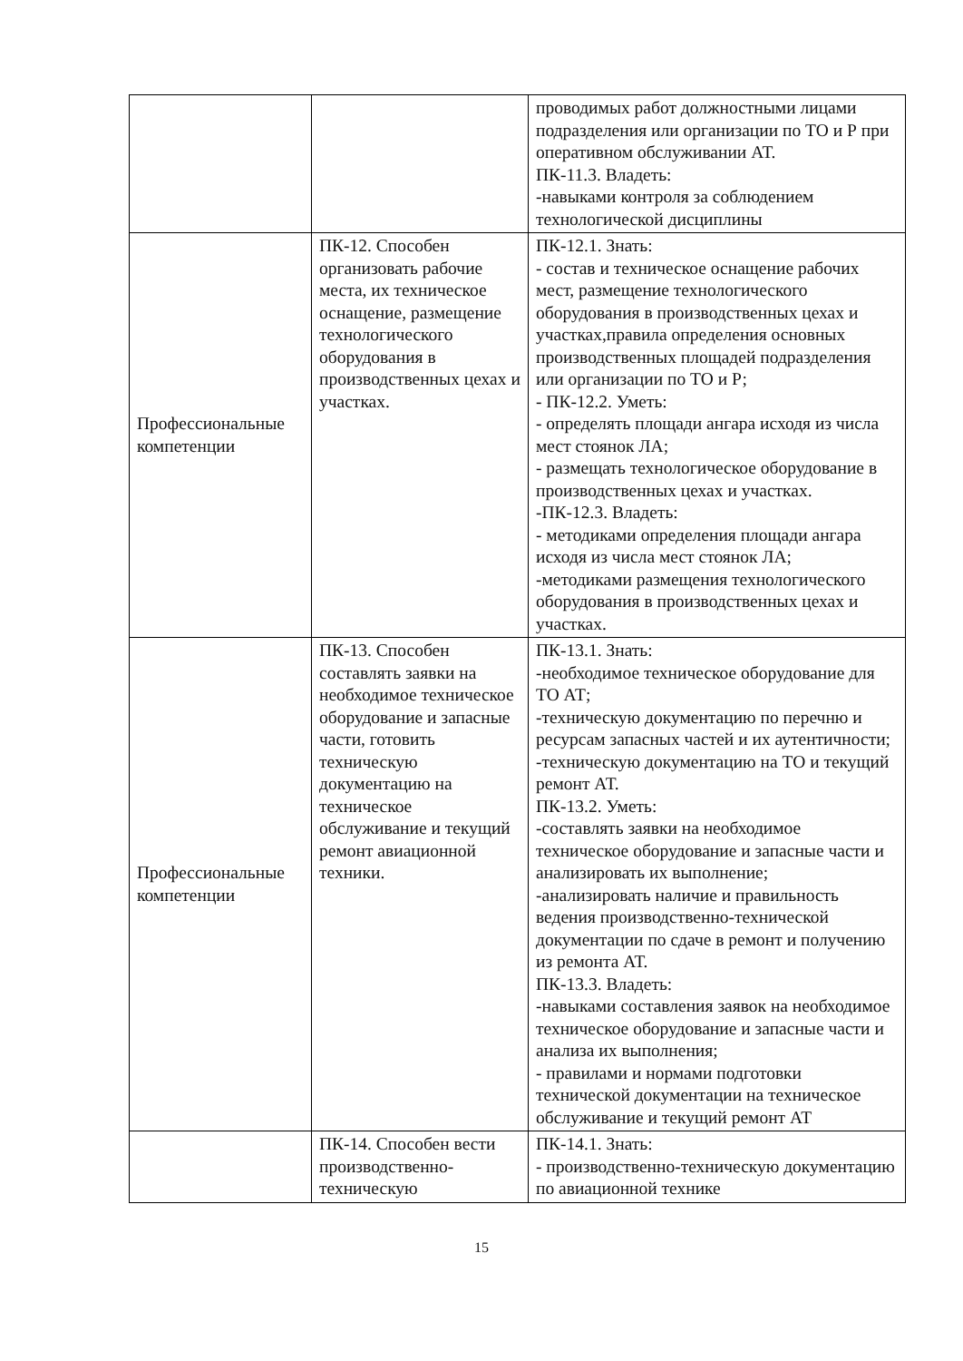| | | проводимых работ должностными лицами подразделения или организации по ТО и Р при оперативном обслуживании АТ. ПК-11.3. Владеть: -навыками контроля за соблюдением технологической дисциплины |
| Профессиональные компетенции | ПК-12. Способен организовать рабочие места, их техническое оснащение, размещение технологического оборудования в производственных цехах и участках. | ПК-12.1. Знать: - состав и техническое оснащение рабочих мест, размещение технологического оборудования в производственных цехах и участках,правила определения основных производственных площадей подразделения или организации по ТО и Р; - ПК-12.2. Уметь: - определять площади ангара исходя из числа мест стоянок ЛА; - размещать технологическое оборудование в производственных цехах и участках. -ПК-12.3. Владеть: - методиками определения площади ангара исходя из числа мест стоянок ЛА; -методиками размещения технологического оборудования в производственных цехах и участках. |
| Профессиональные компетенции | ПК-13. Способен составлять заявки на необходимое техническое оборудование и запасные части, готовить техническую документацию на техническое обслуживание и текущий ремонт авиационной техники. | ПК-13.1. Знать: -необходимое техническое оборудование для ТО АТ; -техническую документацию по перечню и ресурсам запасных частей и их аутентичности; -техническую документацию на ТО и текущий ремонт АТ. ПК-13.2. Уметь: -составлять заявки на необходимое техническое оборудование и запасные части и анализировать их выполнение; -анализировать наличие и правильность ведения производственно-технической документации по сдаче в ремонт и получению из ремонта АТ. ПК-13.3. Владеть: -навыками составления заявок на необходимое техническое оборудование и запасные части и анализа их выполнения; - правилами и нормами подготовки технической документации на техническое обслуживание и текущий ремонт АТ |
| | ПК-14. Способен вести производственно-техническую | ПК-14.1. Знать: - производственно-техническую документацию по авиационной технике |
15